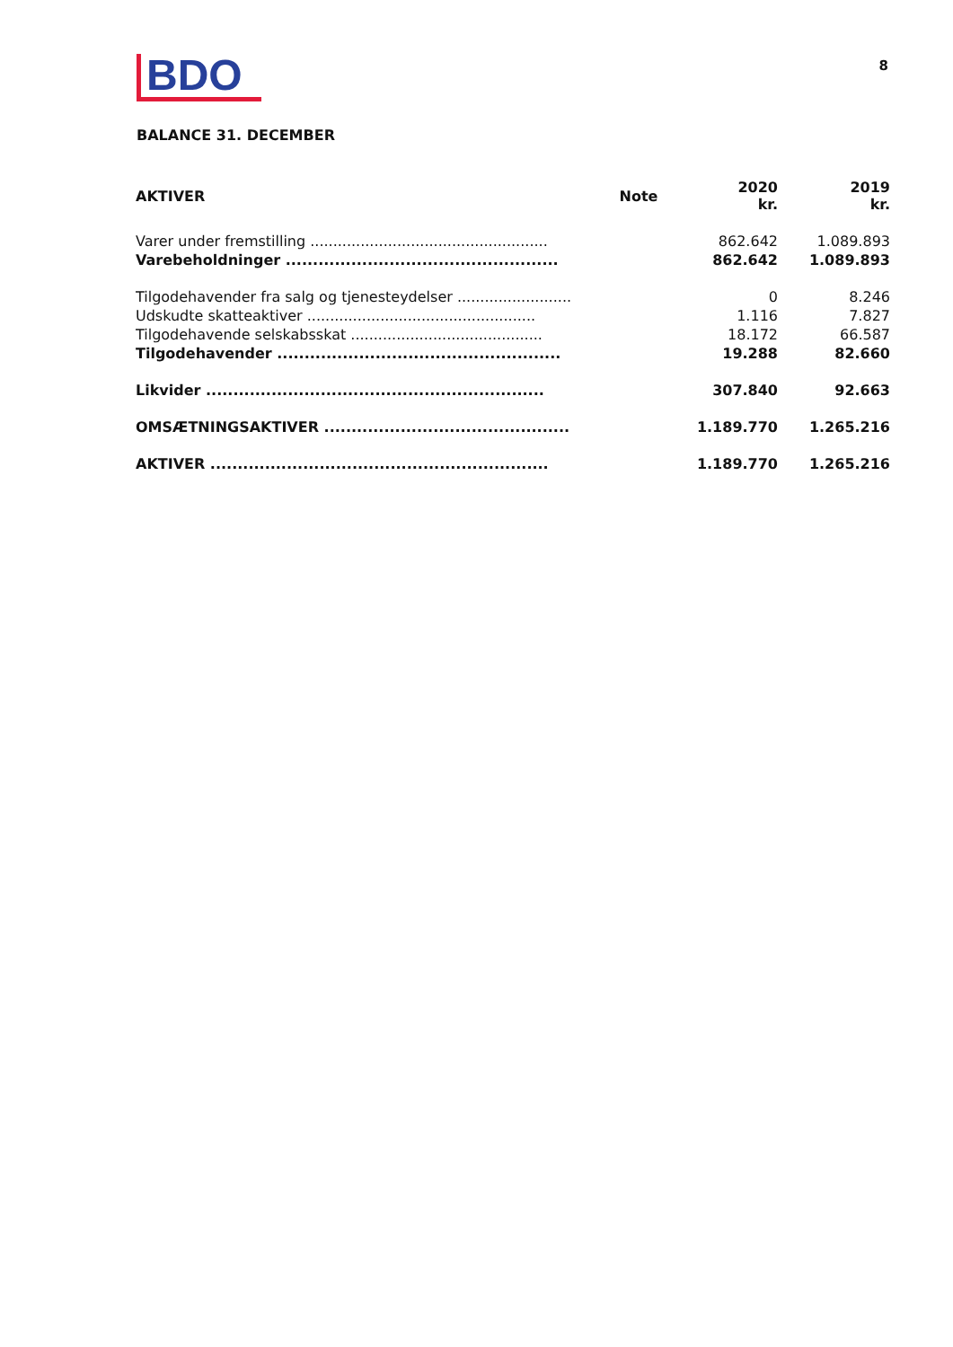BDO
8
BALANCE 31. DECEMBER
| AKTIVER | Note | 2020 kr. | 2019 kr. |
| --- | --- | --- | --- |
| Varer under fremstilling .................................................... | | 862.642 | 1.089.893 |
| Varebeholdninger .................................................. | | 862.642 | 1.089.893 |
| Tilgodehavender fra salg og tjenesteydelser ......................... | | 0 | 8.246 |
| Udskudte skatteaktiver .................................................. | | 1.116 | 7.827 |
| Tilgodehavende selskabsskat .......................................... | | 18.172 | 66.587 |
| Tilgodehavender .................................................... | | 19.288 | 82.660 |
| Likvider .............................................................. | | 307.840 | 92.663 |
| OMSÆTNINGSAKTIVER ............................................. | | 1.189.770 | 1.265.216 |
| AKTIVER .............................................................. | | 1.189.770 | 1.265.216 |